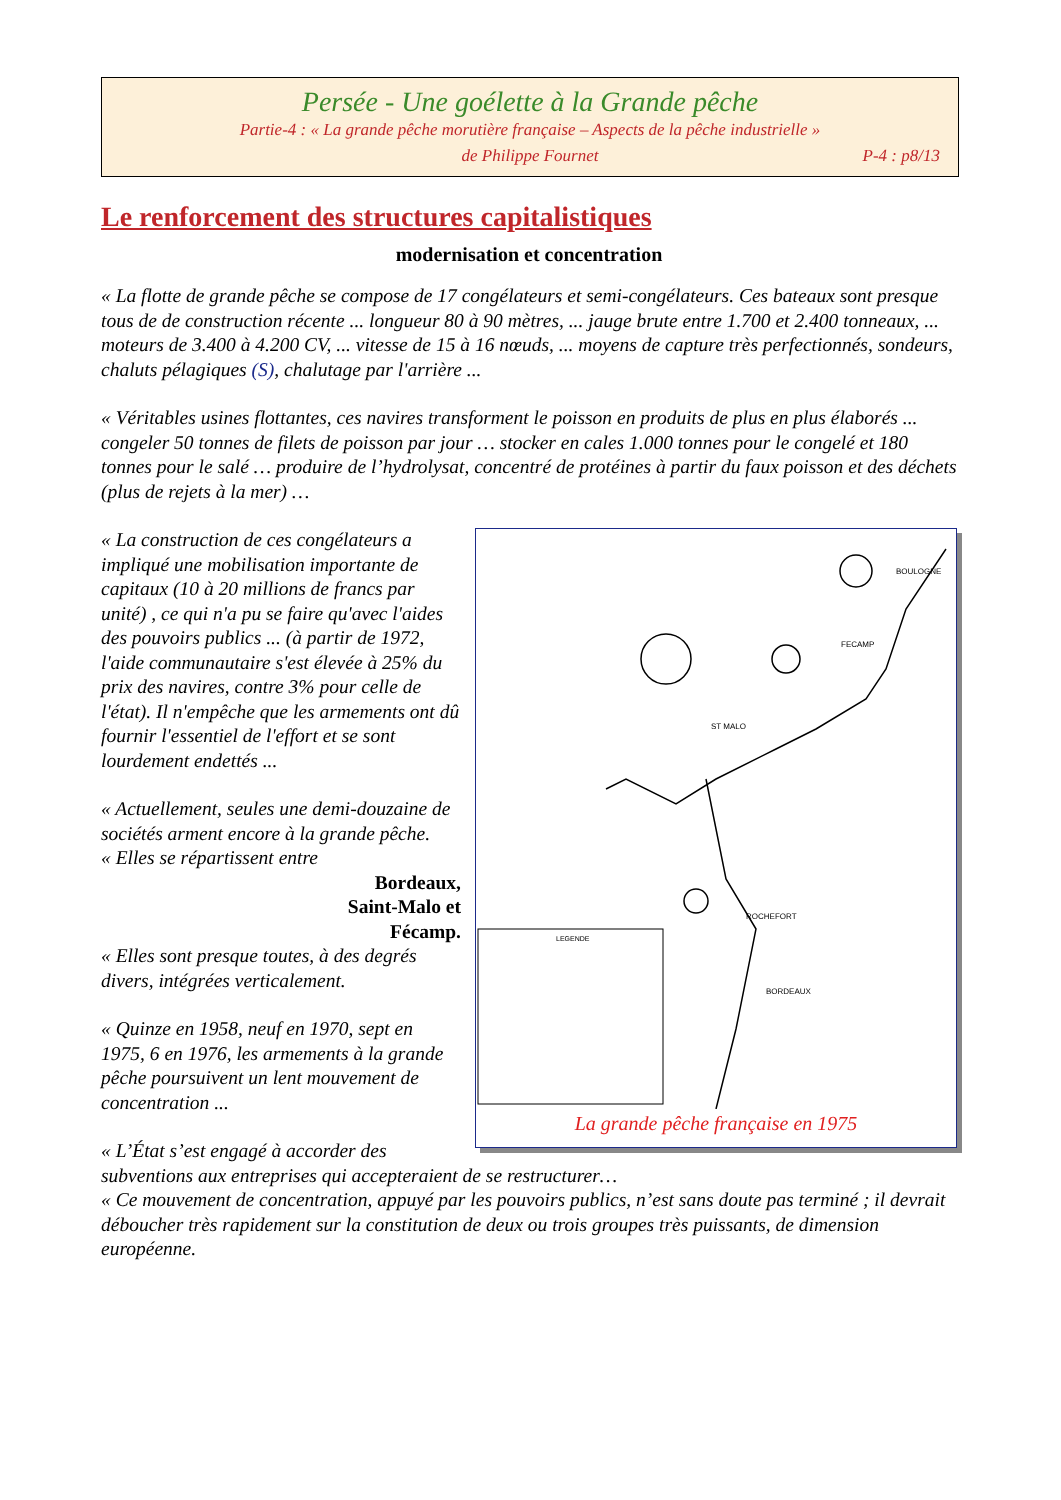Persée - Une goélette à la Grande pêche
Partie-4 : « La grande pêche morutière française – Aspects de la pêche industrielle »
de Philippe Fournet P-4 : p8/13
Le renforcement des structures capitalistiques
modernisation et concentration
« La flotte de grande pêche se compose de 17 congélateurs et semi-congélateurs. Ces bateaux sont presque tous de de construction récente ... longueur 80 à 90 mètres, ... jauge brute entre 1.700 et 2.400 tonneaux, ... moteurs de 3.400 à 4.200 CV, ... vitesse de 15 à 16 nœuds, ... moyens de capture très perfectionnés, sondeurs, chaluts pélagiques (S), chalutage par l'arrière ...
« Véritables usines flottantes, ces navires transforment le poisson en produits de plus en plus élaborés ... congeler 50 tonnes de filets de poisson par jour … stocker en cales 1.000 tonnes pour le congelé et 180 tonnes pour le salé … produire de l’hydrolysat, concentré de protéines à partir du faux poisson et des déchets (plus de rejets à la mer) …
BOULOGNE
FECAMP
ST MALO
ROCHEFORT
BORDEAUX
LEGENDE
La grande pêche française en 1975
« La construction de ces congélateurs a impliqué une mobilisation importante de capitaux (10 à 20 millions de francs par unité) , ce qui n'a pu se faire qu'avec l'aides des pouvoirs publics ... (à partir de 1972, l'aide communautaire s'est élevée à 25% du prix des navires, contre 3% pour celle de l'état). Il n'empêche que les armements ont dû fournir l'essentiel de l'effort et se sont lourdement endettés ...
« Actuellement, seules une demi-douzaine de sociétés arment encore à la grande pêche.
« Elles se répartissent entre
Bordeaux,
Saint-Malo et
Fécamp.
« Elles sont presque toutes, à des degrés divers, intégrées verticalement.
« Quinze en 1958, neuf en 1970, sept en 1975, 6 en 1976, les armements à la grande pêche poursuivent un lent mouvement de concentration ...
« L’État s’est engagé à accorder des subventions aux entreprises qui accepteraient de se restructurer…
« Ce mouvement de concentration, appuyé par les pouvoirs publics, n’est sans doute pas terminé ; il devrait déboucher très rapidement sur la constitution de deux ou trois groupes très puissants, de dimension européenne.